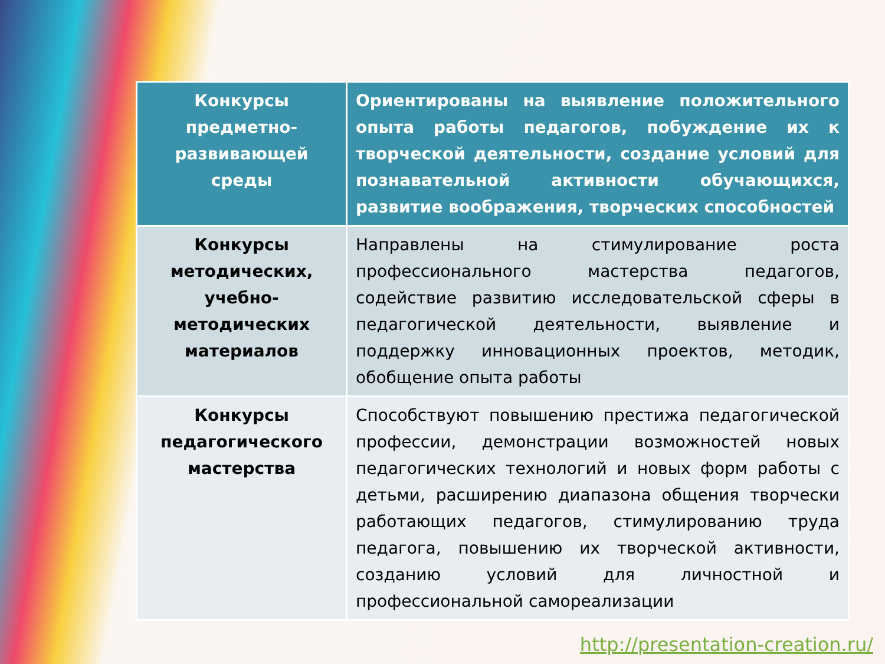| Конкурсы предметно-развивающей среды | Ориентированы на выявление положительного опыта работы педагогов, побуждение их к творческой деятельности, создание условий для познавательной активности обучающихся, развитие воображения, творческих способностей |
| Конкурсы методических, учебно-методических материалов | Направлены на стимулирование роста профессионального мастерства педагогов, содействие развитию исследовательской сферы в педагогической деятельности, выявление и поддержку инновационных проектов, методик, обобщение опыта работы |
| Конкурсы педагогического мастерства | Способствуют повышению престижа педагогической профессии, демонстрации возможностей новых педагогических технологий и новых форм работы с детьми, расширению диапазона общения творчески работающих педагогов, стимулированию труда педагога, повышению их творческой активности, созданию условий для личностной и профессиональной самореализации |
http://presentation-creation.ru/